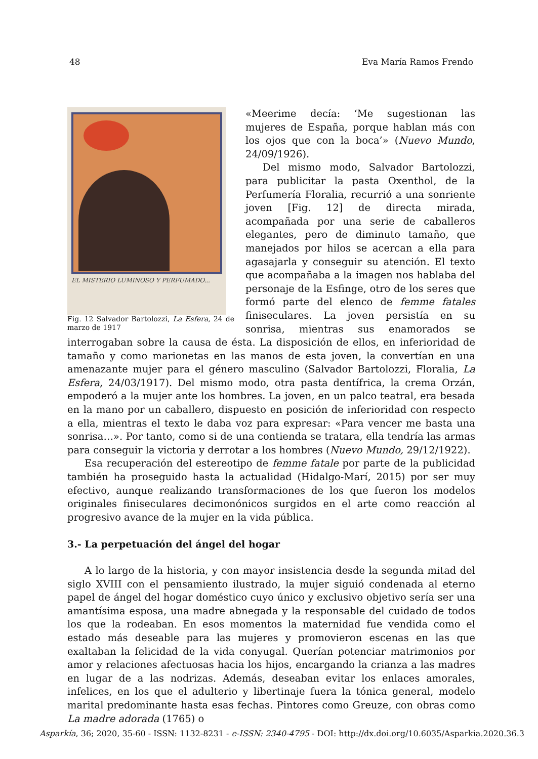48 Eva María Ramos Frendo
EL MISTERIO LUMINOSO Y PERFUMADO...
Fig. 12 Salvador Bartolozzi, La Esfera, 24 de marzo de 1917
«Meerime decía: ‘Me sugestionan las mujeres de España, porque hablan más con los ojos que con la boca’» (Nuevo Mundo, 24/09/1926).
Del mismo modo, Salvador Bartolozzi, para publicitar la pasta Oxenthol, de la Perfumería Floralia, recurrió a una sonriente joven [Fig. 12] de directa mirada, acompañada por una serie de caballeros elegantes, pero de diminuto tamaño, que manejados por hilos se acercan a ella para agasajarla y conseguir su atención. El texto que acompañaba a la imagen nos hablaba del personaje de la Esfinge, otro de los seres que formó parte del elenco de femme fatales finiseculares. La joven persistía en su sonrisa, mientras sus enamorados se interrogaban sobre la causa de ésta. La disposición de ellos, en inferioridad de tamaño y como marionetas en las manos de esta joven, la convertían en una amenazante mujer para el género masculino (Salvador Bartolozzi, Floralia, La Esfera, 24/03/1917). Del mismo modo, otra pasta dentífrica, la crema Orzán, empoderó a la mujer ante los hombres. La joven, en un palco teatral, era besada en la mano por un caballero, dispuesto en posición de inferioridad con respecto a ella, mientras el texto le daba voz para expresar: «Para vencer me basta una sonrisa…». Por tanto, como si de una contienda se tratara, ella tendría las armas para conseguir la victoria y derrotar a los hombres (Nuevo Mundo, 29/12/1922).
Esa recuperación del estereotipo de femme fatale por parte de la publicidad también ha proseguido hasta la actualidad (Hidalgo-Marí, 2015) por ser muy efectivo, aunque realizando transformaciones de los que fueron los modelos originales finiseculares decimonónicos surgidos en el arte como reacción al progresivo avance de la mujer en la vida pública.
3.- La perpetuación del ángel del hogar
A lo largo de la historia, y con mayor insistencia desde la segunda mitad del siglo XVIII con el pensamiento ilustrado, la mujer siguió condenada al eterno papel de ángel del hogar doméstico cuyo único y exclusivo objetivo sería ser una amantísima esposa, una madre abnegada y la responsable del cuidado de todos los que la rodeaban. En esos momentos la maternidad fue vendida como el estado más deseable para las mujeres y promovieron escenas en las que exaltaban la felicidad de la vida conyugal. Querían potenciar matrimonios por amor y relaciones afectuosas hacia los hijos, encargando la crianza a las madres en lugar de a las nodrizas. Además, deseaban evitar los enlaces amorales, infelices, en los que el adulterio y libertinaje fuera la tónica general, modelo marital predominante hasta esas fechas. Pintores como Greuze, con obras como La madre adorada (1765) o
Asparkía, 36; 2020, 35-60 - ISSN: 1132-8231 - e-ISSN: 2340-4795 - DOI: http://dx.doi.org/10.6035/Asparkia.2020.36.3